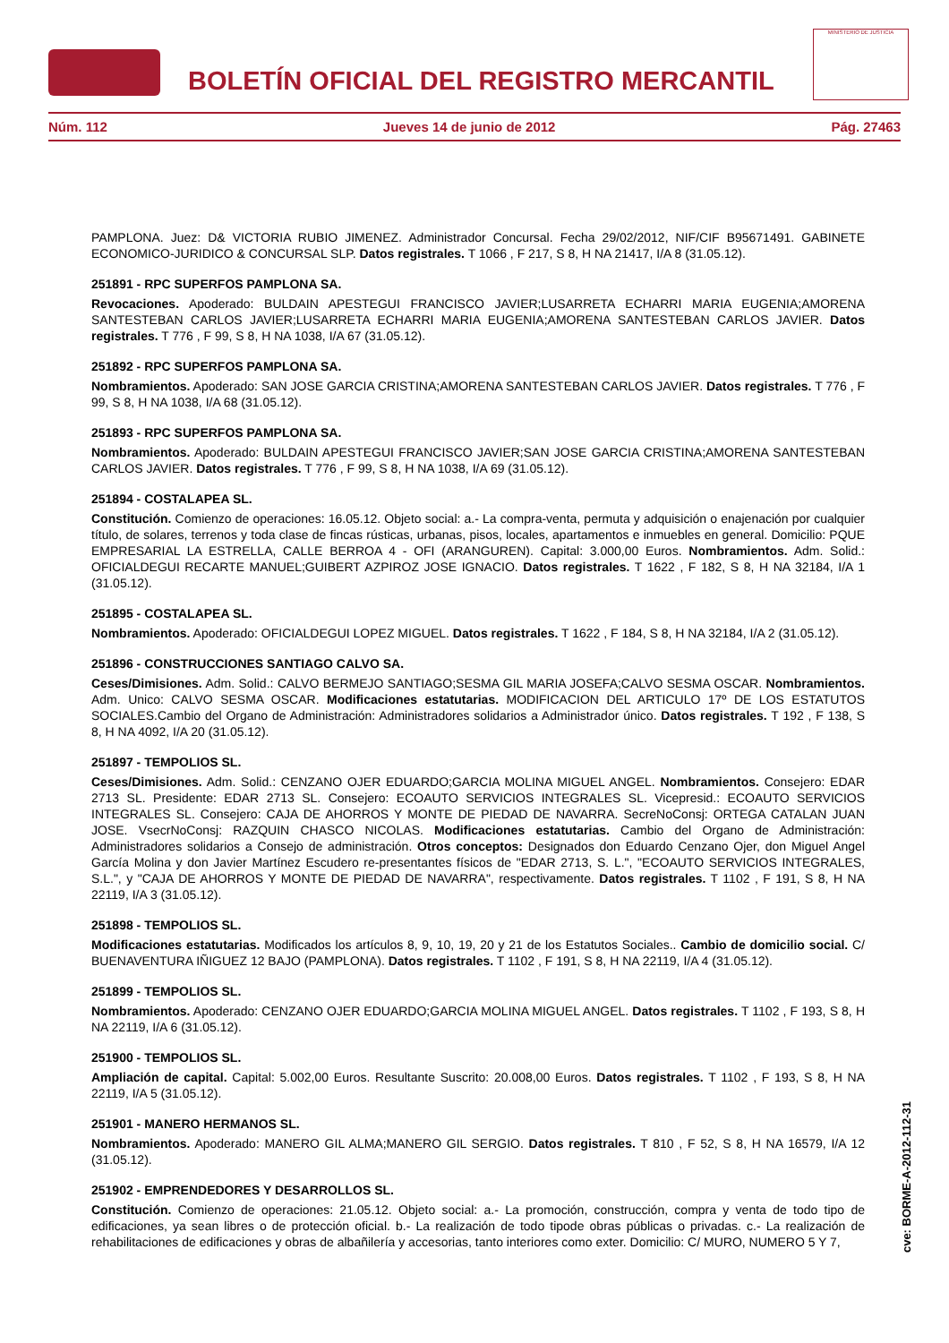BOLETÍN OFICIAL DEL REGISTRO MERCANTIL
MINISTERIO DE JUSTICIA
Núm. 112 Jueves 14 de junio de 2012 Pág. 27463
PAMPLONA. Juez: D& VICTORIA RUBIO JIMENEZ. Administrador Concursal. Fecha 29/02/2012, NIF/CIF B95671491. GABINETE ECONOMICO-JURIDICO & CONCURSAL SLP. Datos registrales. T 1066 , F 217, S 8, H NA 21417, I/A 8 (31.05.12).
251891 - RPC SUPERFOS PAMPLONA SA.
Revocaciones. Apoderado: BULDAIN APESTEGUI FRANCISCO JAVIER;LUSARRETA ECHARRI MARIA EUGENIA;AMORENA SANTESTEBAN CARLOS JAVIER;LUSARRETA ECHARRI MARIA EUGENIA;AMORENA SANTESTEBAN CARLOS JAVIER. Datos registrales. T 776 , F 99, S 8, H NA 1038, I/A 67 (31.05.12).
251892 - RPC SUPERFOS PAMPLONA SA.
Nombramientos. Apoderado: SAN JOSE GARCIA CRISTINA;AMORENA SANTESTEBAN CARLOS JAVIER. Datos registrales. T 776 , F 99, S 8, H NA 1038, I/A 68 (31.05.12).
251893 - RPC SUPERFOS PAMPLONA SA.
Nombramientos. Apoderado: BULDAIN APESTEGUI FRANCISCO JAVIER;SAN JOSE GARCIA CRISTINA;AMORENA SANTESTEBAN CARLOS JAVIER. Datos registrales. T 776 , F 99, S 8, H NA 1038, I/A 69 (31.05.12).
251894 - COSTALAPEA SL.
Constitución. Comienzo de operaciones: 16.05.12. Objeto social: a.- La compra-venta, permuta y adquisición o enajenación por cualquier título, de solares, terrenos y toda clase de fincas rústicas, urbanas, pisos, locales, apartamentos e inmuebles en general. Domicilio: PQUE EMPRESARIAL LA ESTRELLA, CALLE BERROA 4 - OFI (ARANGUREN). Capital: 3.000,00 Euros. Nombramientos. Adm. Solid.: OFICIALDEGUI RECARTE MANUEL;GUIBERT AZPIROZ JOSE IGNACIO. Datos registrales. T 1622 , F 182, S 8, H NA 32184, I/A 1 (31.05.12).
251895 - COSTALAPEA SL.
Nombramientos. Apoderado: OFICIALDEGUI LOPEZ MIGUEL. Datos registrales. T 1622 , F 184, S 8, H NA 32184, I/A 2 (31.05.12).
251896 - CONSTRUCCIONES SANTIAGO CALVO SA.
Ceses/Dimisiones. Adm. Solid.: CALVO BERMEJO SANTIAGO;SESMA GIL MARIA JOSEFA;CALVO SESMA OSCAR. Nombramientos. Adm. Unico: CALVO SESMA OSCAR. Modificaciones estatutarias. MODIFICACION DEL ARTICULO 17º DE LOS ESTATUTOS SOCIALES.Cambio del Organo de Administración: Administradores solidarios a Administrador único. Datos registrales. T 192 , F 138, S 8, H NA 4092, I/A 20 (31.05.12).
251897 - TEMPOLIOS SL.
Ceses/Dimisiones. Adm. Solid.: CENZANO OJER EDUARDO;GARCIA MOLINA MIGUEL ANGEL. Nombramientos. Consejero: EDAR 2713 SL. Presidente: EDAR 2713 SL. Consejero: ECOAUTO SERVICIOS INTEGRALES SL. Vicepresid.: ECOAUTO SERVICIOS INTEGRALES SL. Consejero: CAJA DE AHORROS Y MONTE DE PIEDAD DE NAVARRA. SecreNoConsj: ORTEGA CATALAN JUAN JOSE. VsecrNoConsj: RAZQUIN CHASCO NICOLAS. Modificaciones estatutarias. Cambio del Organo de Administración: Administradores solidarios a Consejo de administración. Otros conceptos: Designados don Eduardo Cenzano Ojer, don Miguel Angel García Molina y don Javier Martínez Escudero re-presentantes físicos de "EDAR 2713, S. L.", "ECOAUTO SERVICIOS INTEGRALES, S.L.", y "CAJA DE AHORROS Y MONTE DE PIEDAD DE NAVARRA", respectivamente. Datos registrales. T 1102 , F 191, S 8, H NA 22119, I/A 3 (31.05.12).
251898 - TEMPOLIOS SL.
Modificaciones estatutarias. Modificados los artículos 8, 9, 10, 19, 20 y 21 de los Estatutos Sociales.. Cambio de domicilio social. C/ BUENAVENTURA IÑIGUEZ 12 BAJO (PAMPLONA). Datos registrales. T 1102 , F 191, S 8, H NA 22119, I/A 4 (31.05.12).
251899 - TEMPOLIOS SL.
Nombramientos. Apoderado: CENZANO OJER EDUARDO;GARCIA MOLINA MIGUEL ANGEL. Datos registrales. T 1102 , F 193, S 8, H NA 22119, I/A 6 (31.05.12).
251900 - TEMPOLIOS SL.
Ampliación de capital. Capital: 5.002,00 Euros. Resultante Suscrito: 20.008,00 Euros. Datos registrales. T 1102 , F 193, S 8, H NA 22119, I/A 5 (31.05.12).
251901 - MANERO HERMANOS SL.
Nombramientos. Apoderado: MANERO GIL ALMA;MANERO GIL SERGIO. Datos registrales. T 810 , F 52, S 8, H NA 16579, I/A 12 (31.05.12).
251902 - EMPRENDEDORES Y DESARROLLOS SL.
Constitución. Comienzo de operaciones: 21.05.12. Objeto social: a.- La promoción, construcción, compra y venta de todo tipo de edificaciones, ya sean libres o de protección oficial. b.- La realización de todo tipode obras públicas o privadas. c.- La realización de rehabilitaciones de edificaciones y obras de albañilería y accesorias, tanto interiores como exter. Domicilio: C/ MURO, NUMERO 5 Y 7,
cve: BORME-A-2012-112-31